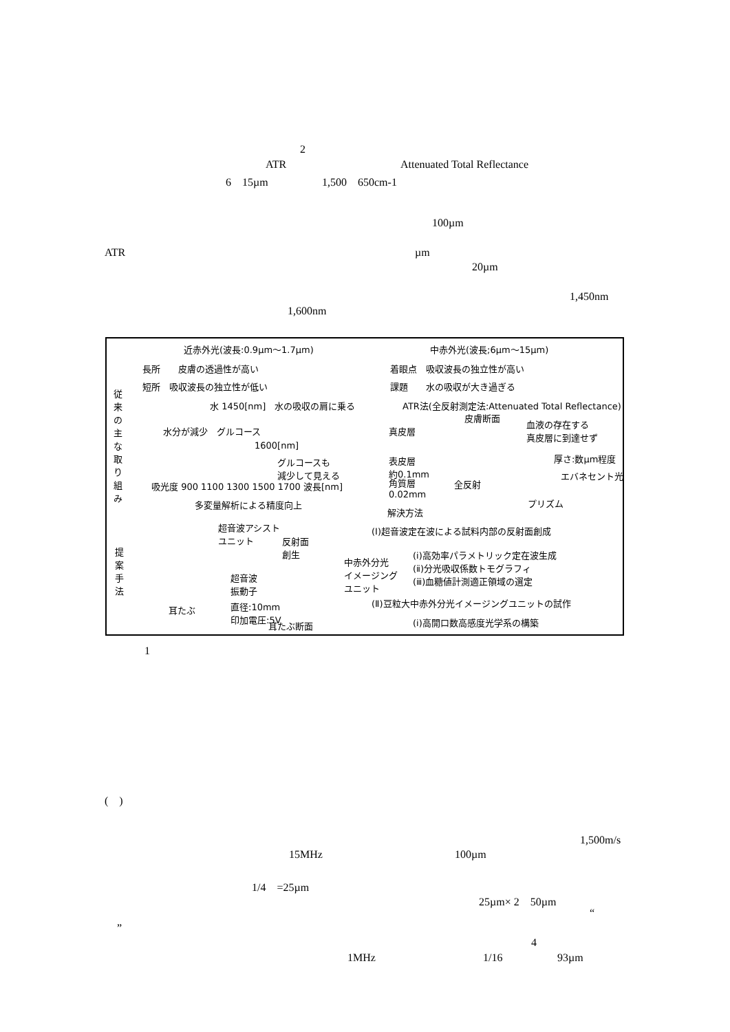2
ATR Attenuated Total Reflectance
6　15µm 1,500　650cm-1
100µm
ATR µm
20µm
1,450nm
1,600nm
近赤外光(波長:0.9µm～1.7µm) 中赤外光(波長;6µm～15µm)
長所　　皮膚の透過性が高い 着眼点　吸収波長の独立性が高い
短所　吸収波長の独立性が低い 課題　　水の吸収が大き過ぎる
従来の主な取り組み
水 1450[nm]　水の吸収の肩に乗る
水分が減少　グルコース
1600[nm]
グルコースも
減少して見える
吸光度 900 1100 1300 1500 1700 波長[nm]
多変量解析による精度向上
ATR法(全反射測定法:Attenuated Total Reflectance)
皮膚断面
真皮層
血液の存在する
真皮層に到達せず
表皮層
約0.1mm
厚さ:数µm程度
エバネセント光
角質層
0.02mm
全反射
プリズム
解決方法
提案手法
超音波アシスト
ユニット
反射面
創生
中赤外分光
イメージング
ユニット
超音波
振動子
直径:10mm
印加電圧:5V
耳たぶ
耳たぶ断面
(Ⅰ)超音波定在波による試料内部の反射面創成
(ⅰ)高効率パラメトリック定在波生成
(ⅱ)分光吸収係数トモグラフィ
(ⅲ)血糖値計測適正領域の選定
(Ⅱ)豆粒大中赤外分光イメージングユニットの試作
(ⅰ)高開口数高感度光学系の構築
1
(　)
1,500m/s
15MHz 100µm
1/4　=25µm
25µm× 2　50µm
“
”
4
1MHz 1/16 93µm